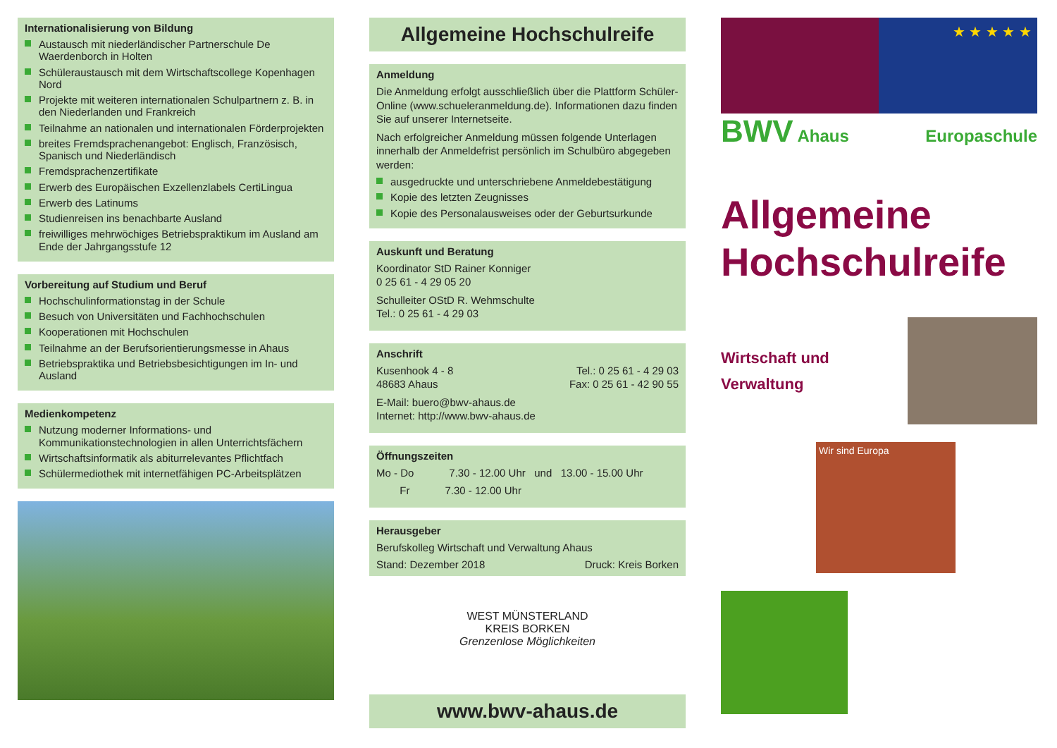Internationalisierung von Bildung
Austausch mit niederländischer Partnerschule De Waerdenborch in Holten
Schüleraustausch mit dem Wirtschaftscollege Kopenhagen Nord
Projekte mit weiteren internationalen Schulpartnern z. B. in den Niederlanden und Frankreich
Teilnahme an nationalen und internationalen Förderprojekten
breites Fremdsprachenangebot: Englisch, Französisch, Spanisch und Niederländisch
Fremdsprachenzertifikate
Erwerb des Europäischen Exzellenzlabels CertiLingua
Erwerb des Latinums
Studienreisen ins benachbarte Ausland
freiwilliges mehrwöchiges Betriebspraktikum im Ausland am Ende der Jahrgangsstufe 12
Vorbereitung auf Studium und Beruf
Hochschulinformationstag in der Schule
Besuch von Universitäten und Fachhochschulen
Kooperationen mit Hochschulen
Teilnahme an der Berufsorientierungsmesse in Ahaus
Betriebspraktika und Betriebsbesichtigungen im In- und Ausland
Medienkompetenz
Nutzung moderner Informations- und Kommunikationstechnologien in allen Unterrichtsfächern
Wirtschaftsinformatik als abiturrelevantes Pflichtfach
Schülermediothek mit internetfähigen PC-Arbeitsplätzen
Allgemeine Hochschulreife
Anmeldung
Die Anmeldung erfolgt ausschließlich über die Plattform Schüler-Online (www.schueleranmeldung.de). Informationen dazu finden Sie auf unserer Internetseite.
Nach erfolgreicher Anmeldung müssen folgende Unterlagen innerhalb der Anmeldefrist persönlich im Schulbüro abgegeben werden:
ausgedruckte und unterschriebene Anmeldebestätigung
Kopie des letzten Zeugnisses
Kopie des Personalausweises oder der Geburtsurkunde
Auskunft und Beratung
Koordinator StD Rainer Konniger
0 25 61 - 4 29 05 20
Schulleiter OStD R. Wehmschulte
Tel.: 0 25 61 - 4 29 03
Anschrift
Kusenhook 4 - 8
48683 Ahaus
Tel.: 0 25 61 - 4 29 03
Fax: 0 25 61 - 42 90 55
E-Mail: buero@bwv-ahaus.de
Internet: http://www.bwv-ahaus.de
Öffnungszeiten
Mo - Do 7.30 - 12.00 Uhr und 13.00 - 15.00 Uhr
Fr 7.30 - 12.00 Uhr
Herausgeber
Berufskolleg Wirtschaft und Verwaltung Ahaus
Stand: Dezember 2018 Druck: Kreis Borken
WEST MÜNSTERLAND
KREIS BORKEN
Grenzenlose Möglichkeiten
www.bwv-ahaus.de
★ ★ ★ ★ ★
BWV Ahaus Europaschule
Allgemeine Hochschulreife
Wirtschaft und
Verwaltung
Wir sind Europa